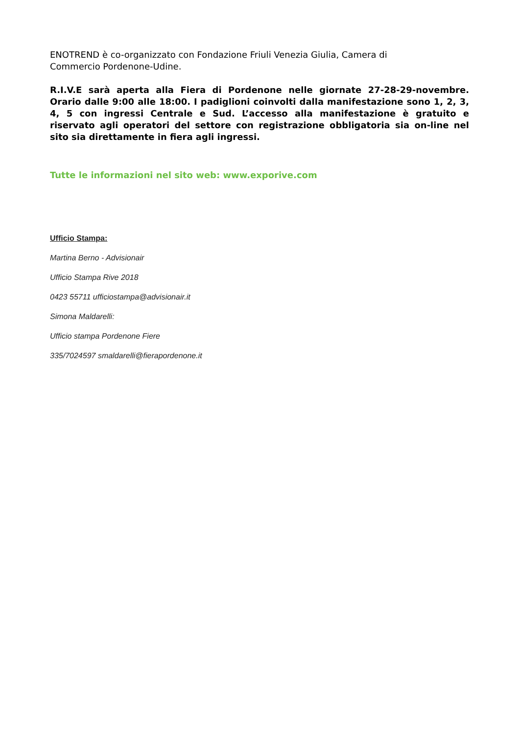ENOTREND è co-organizzato con Fondazione Friuli Venezia Giulia, Camera di Commercio Pordenone-Udine.
R.I.V.E sarà aperta alla Fiera di Pordenone nelle giornate 27-28-29-novembre. Orario dalle 9:00 alle 18:00. I padiglioni coinvolti dalla manifestazione sono 1, 2, 3, 4, 5 con ingressi Centrale e Sud. L’accesso alla manifestazione è gratuito e riservato agli operatori del settore con registrazione obbligatoria sia on-line nel sito sia direttamente in fiera agli ingressi.
Tutte le informazioni nel sito web: www.exporive.com
Ufficio Stampa:
Martina Berno - Advisionair
Ufficio Stampa Rive 2018
0423 55711 ufficiostampa@advisionair.it
Simona Maldarelli:
Ufficio stampa Pordenone Fiere
335/7024597 smaldarelli@fierapordenone.it